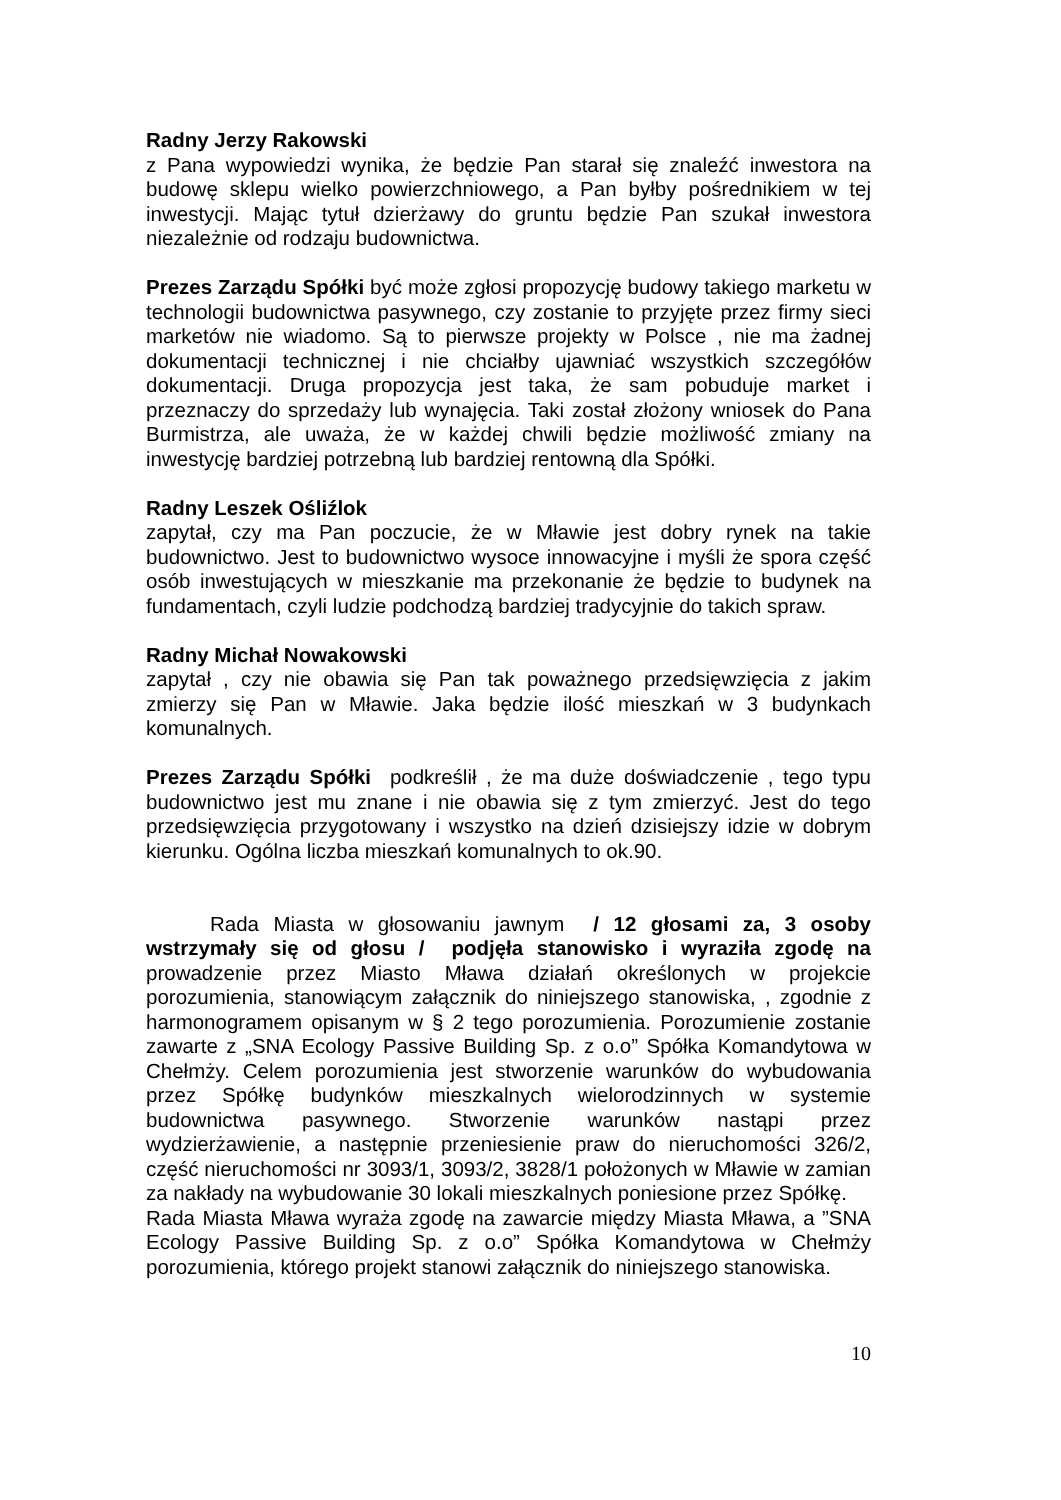Radny Jerzy Rakowski
z Pana wypowiedzi wynika, że będzie Pan starał się znaleźć inwestora na budowę sklepu wielko powierzchniowego, a Pan byłby pośrednikiem w tej inwestycji. Mając tytuł dzierżawy do gruntu będzie Pan szukał inwestora niezależnie od rodzaju budownictwa.
Prezes Zarządu Spółki być może zgłosi propozycję budowy takiego marketu w technologii budownictwa pasywnego, czy zostanie to przyjęte przez firmy sieci marketów nie wiadomo. Są to pierwsze projekty w Polsce , nie ma żadnej dokumentacji technicznej i nie chciałby ujawniać wszystkich szczegółów dokumentacji. Druga propozycja jest taka, że sam pobuduje market i przeznaczy do sprzedaży lub wynajęcia. Taki został złożony wniosek do Pana Burmistrza, ale uważa, że w każdej chwili będzie możliwość zmiany na inwestycję bardziej potrzebną lub bardziej rentowną dla Spółki.
Radny Leszek Ośliźlok
zapytał, czy ma Pan poczucie, że w Mławie jest dobry rynek na takie budownictwo. Jest to budownictwo wysoce innowacyjne i myśli że spora część osób inwestujących w mieszkanie ma przekonanie że będzie to budynek na fundamentach, czyli ludzie podchodzą bardziej tradycyjnie do takich spraw.
Radny Michał Nowakowski
zapytał , czy nie obawia się Pan tak poważnego przedsięwzięcia z jakim zmierzy się Pan w Mławie. Jaka będzie ilość mieszkań w 3 budynkach komunalnych.
Prezes Zarządu Spółki podkreślił , że ma duże doświadczenie , tego typu budownictwo jest mu znane i nie obawia się z tym zmierzyć. Jest do tego przedsięwzięcia przygotowany i wszystko na dzień dzisiejszy idzie w dobrym kierunku. Ogólna liczba mieszkań komunalnych to ok.90.
Rada Miasta w głosowaniu jawnym / 12 głosami za, 3 osoby wstrzymały się od głosu / podjęła stanowisko i wyraziła zgodę na prowadzenie przez Miasto Mława działań określonych w projekcie porozumienia, stanowiącym załącznik do niniejszego stanowiska, , zgodnie z harmonogramem opisanym w § 2 tego porozumienia. Porozumienie zostanie zawarte z „SNA Ecology Passive Building Sp. z o.o” Spółka Komandytowa w Chełmży. Celem porozumienia jest stworzenie warunków do wybudowania przez Spółkę budynków mieszkalnych wielorodzinnych w systemie budownictwa pasywnego. Stworzenie warunków nastąpi przez wydzierżawienie, a następnie przeniesienie praw do nieruchomości 326/2, część nieruchomości nr 3093/1, 3093/2, 3828/1 położonych w Mławie w zamian za nakłady na wybudowanie 30 lokali mieszkalnych poniesione przez Spółkę.
Rada Miasta Mława wyraża zgodę na zawarcie między Miasta Mława, a ”SNA Ecology Passive Building Sp. z o.o” Spółka Komandytowa w Chełmży porozumienia, którego projekt stanowi załącznik do niniejszego stanowiska.
10